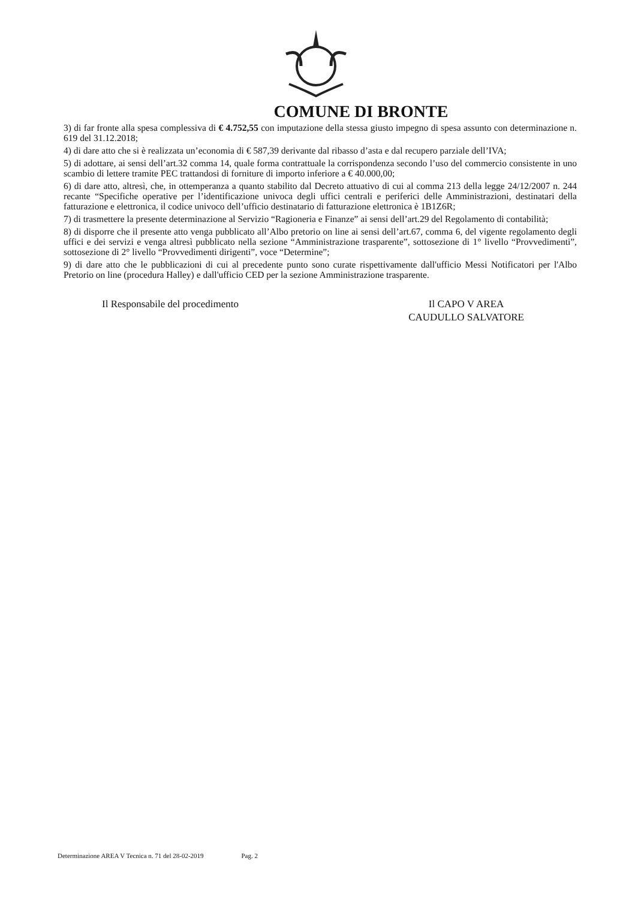COMUNE DI BRONTE
3) di far fronte alla spesa complessiva di € 4.752,55 con imputazione della stessa giusto impegno di spesa assunto con determinazione n. 619 del 31.12.2018;
4) di dare atto che si è realizzata un’economia di € 587,39 derivante dal ribasso d’asta e dal recupero parziale dell’IVA;
5) di adottare, ai sensi dell’art.32 comma 14, quale forma contrattuale la corrispondenza secondo l’uso del commercio consistente in uno scambio di lettere tramite PEC trattandosi di forniture di importo inferiore a € 40.000,00;
6) di dare atto, altresì, che, in ottemperanza a quanto stabilito dal Decreto attuativo di cui al comma 213 della legge 24/12/2007 n. 244 recante “Specifiche operative per l’identificazione univoca degli uffici centrali e periferici delle Amministrazioni, destinatari della fatturazione e elettronica, il codice univoco dell’ufficio destinatario di fatturazione elettronica è 1B1Z6R;
7) di trasmettere la presente determinazione al Servizio “Ragioneria e Finanze” ai sensi dell’art.29 del Regolamento di contabilità;
8) di disporre che il presente atto venga pubblicato all’Albo pretorio on line ai sensi dell’art.67, comma 6, del vigente regolamento degli uffici e dei servizi e venga altresì pubblicato nella sezione “Amministrazione trasparente”, sottosezione di 1° livello “Provvedimenti”, sottosezione di 2° livello “Provvedimenti dirigenti”, voce “Determine”;
9) di dare atto che le pubblicazioni di cui al precedente punto sono curate rispettivamente dall'ufficio Messi Notificatori per l'Albo Pretorio on line (procedura Halley) e dall'ufficio CED per la sezione Amministrazione trasparente.
Il Responsabile del procedimento
Il CAPO V AREA
CAUDULLO SALVATORE
Determinazione AREA V Tecnica n. 71 del 28-02-2019 Pag. 2